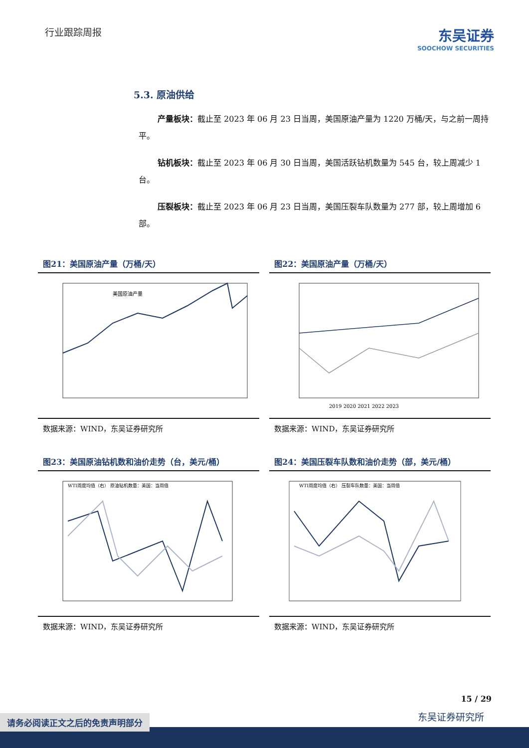行业跟踪周报
东吴证券
SOOCHOW SECURITIES
5.3. 原油供给
产量板块：截止至 2023 年 06 月 23 日当周，美国原油产量为 1220 万桶/天，与之前一周持平。
钻机板块：截止至 2023 年 06 月 30 日当周，美国活跃钻机数量为 545 台，较上周减少 1 台。
压裂板块：截止至 2023 年 06 月 23 日当周，美国压裂车队数量为 277 部，较上周增加 6 部。
图21：美国原油产量（万桶/天）
美国原油产量
数据来源：WIND，东吴证券研究所
图22：美国原油产量（万桶/天）
2019 2020 2021 2022 2023
数据来源：WIND，东吴证券研究所
图23：美国原油钻机数和油价走势（台，美元/桶）
WTI周度均值（右） 原油钻机数量：美国：当周值
数据来源：WIND，东吴证券研究所
图24：美国压裂车队数和油价走势（部，美元/桶）
WTI周度均值（右） 压裂车队数量：美国：当周值
数据来源：WIND，东吴证券研究所
15 / 29
东吴证券研究所
请务必阅读正文之后的免责声明部分